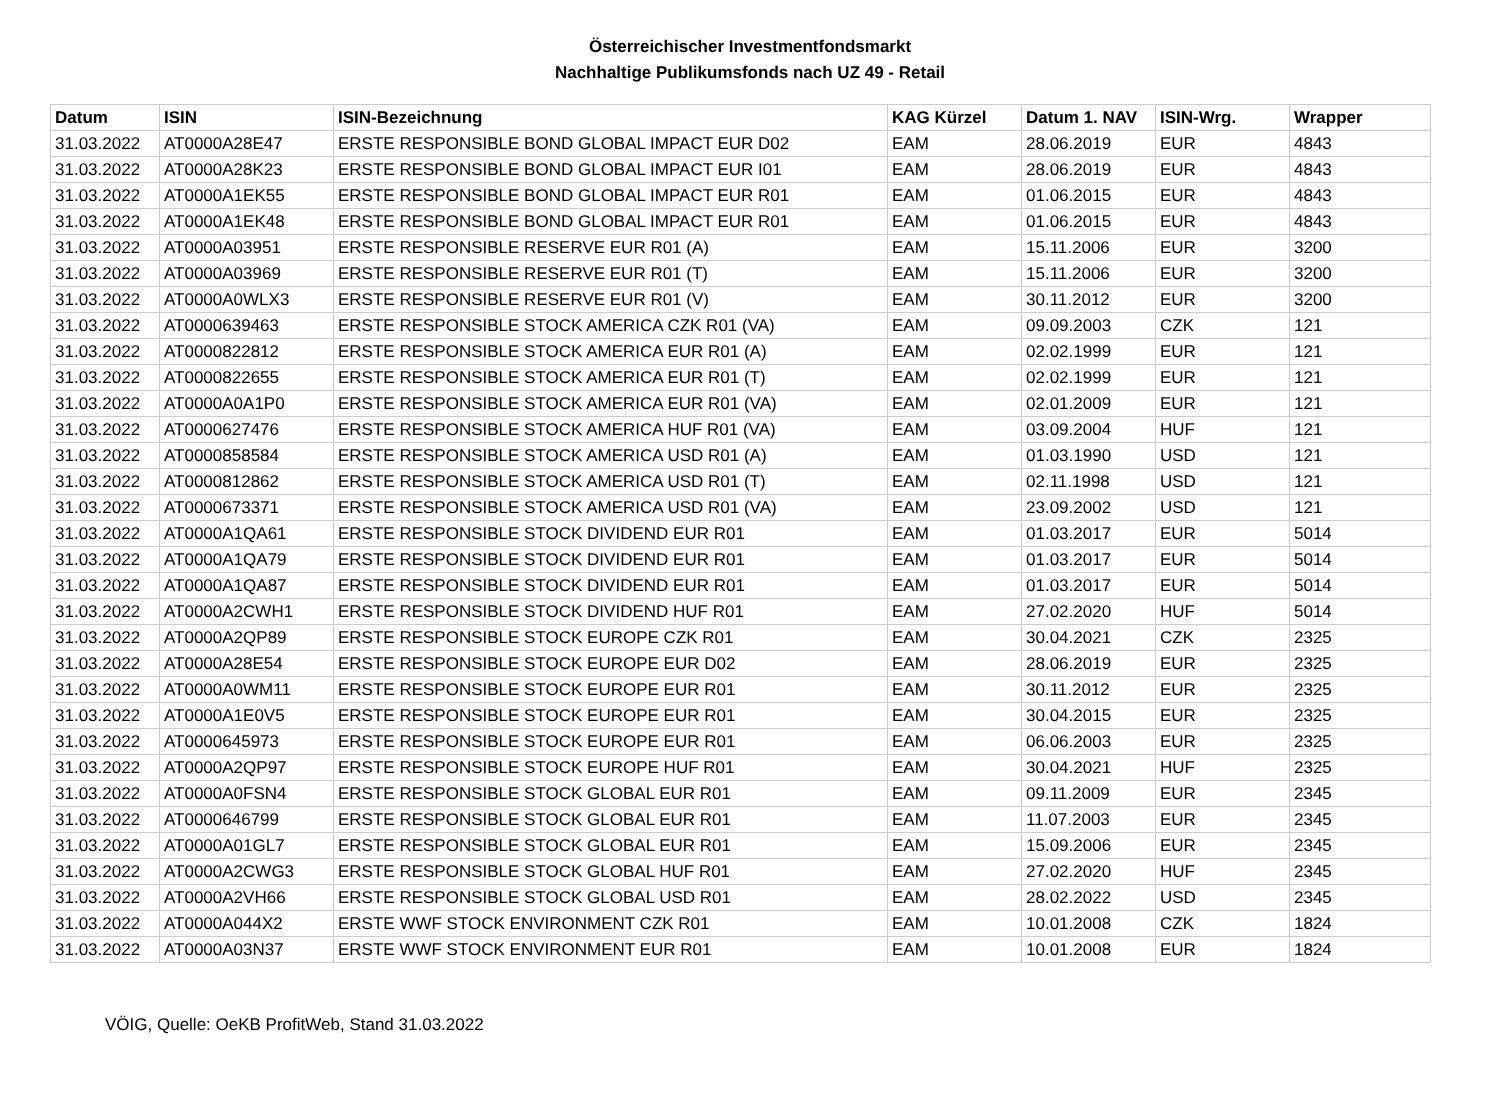Österreichischer Investmentfondsmarkt
Nachhaltige Publikumsfonds nach UZ 49 - Retail
| Datum | ISIN | ISIN-Bezeichnung | KAG Kürzel | Datum 1. NAV | ISIN-Wrg. | Wrapper |
| --- | --- | --- | --- | --- | --- | --- |
| 31.03.2022 | AT0000A28E47 | ERSTE RESPONSIBLE BOND GLOBAL IMPACT EUR D02 | EAM | 28.06.2019 | EUR | 4843 |
| 31.03.2022 | AT0000A28K23 | ERSTE RESPONSIBLE BOND GLOBAL IMPACT EUR I01 | EAM | 28.06.2019 | EUR | 4843 |
| 31.03.2022 | AT0000A1EK55 | ERSTE RESPONSIBLE BOND GLOBAL IMPACT EUR R01 | EAM | 01.06.2015 | EUR | 4843 |
| 31.03.2022 | AT0000A1EK48 | ERSTE RESPONSIBLE BOND GLOBAL IMPACT EUR R01 | EAM | 01.06.2015 | EUR | 4843 |
| 31.03.2022 | AT0000A03951 | ERSTE RESPONSIBLE RESERVE EUR R01 (A) | EAM | 15.11.2006 | EUR | 3200 |
| 31.03.2022 | AT0000A03969 | ERSTE RESPONSIBLE RESERVE EUR R01 (T) | EAM | 15.11.2006 | EUR | 3200 |
| 31.03.2022 | AT0000A0WLX3 | ERSTE RESPONSIBLE RESERVE EUR R01 (V) | EAM | 30.11.2012 | EUR | 3200 |
| 31.03.2022 | AT0000639463 | ERSTE RESPONSIBLE STOCK AMERICA CZK R01 (VA) | EAM | 09.09.2003 | CZK | 121 |
| 31.03.2022 | AT0000822812 | ERSTE RESPONSIBLE STOCK AMERICA EUR R01 (A) | EAM | 02.02.1999 | EUR | 121 |
| 31.03.2022 | AT0000822655 | ERSTE RESPONSIBLE STOCK AMERICA EUR R01 (T) | EAM | 02.02.1999 | EUR | 121 |
| 31.03.2022 | AT0000A0A1P0 | ERSTE RESPONSIBLE STOCK AMERICA EUR R01 (VA) | EAM | 02.01.2009 | EUR | 121 |
| 31.03.2022 | AT0000627476 | ERSTE RESPONSIBLE STOCK AMERICA HUF R01 (VA) | EAM | 03.09.2004 | HUF | 121 |
| 31.03.2022 | AT0000858584 | ERSTE RESPONSIBLE STOCK AMERICA USD R01 (A) | EAM | 01.03.1990 | USD | 121 |
| 31.03.2022 | AT0000812862 | ERSTE RESPONSIBLE STOCK AMERICA USD R01 (T) | EAM | 02.11.1998 | USD | 121 |
| 31.03.2022 | AT0000673371 | ERSTE RESPONSIBLE STOCK AMERICA USD R01 (VA) | EAM | 23.09.2002 | USD | 121 |
| 31.03.2022 | AT0000A1QA61 | ERSTE RESPONSIBLE STOCK DIVIDEND EUR R01 | EAM | 01.03.2017 | EUR | 5014 |
| 31.03.2022 | AT0000A1QA79 | ERSTE RESPONSIBLE STOCK DIVIDEND EUR R01 | EAM | 01.03.2017 | EUR | 5014 |
| 31.03.2022 | AT0000A1QA87 | ERSTE RESPONSIBLE STOCK DIVIDEND EUR R01 | EAM | 01.03.2017 | EUR | 5014 |
| 31.03.2022 | AT0000A2CWH1 | ERSTE RESPONSIBLE STOCK DIVIDEND HUF R01 | EAM | 27.02.2020 | HUF | 5014 |
| 31.03.2022 | AT0000A2QP89 | ERSTE RESPONSIBLE STOCK EUROPE CZK R01 | EAM | 30.04.2021 | CZK | 2325 |
| 31.03.2022 | AT0000A28E54 | ERSTE RESPONSIBLE STOCK EUROPE EUR D02 | EAM | 28.06.2019 | EUR | 2325 |
| 31.03.2022 | AT0000A0WM11 | ERSTE RESPONSIBLE STOCK EUROPE EUR R01 | EAM | 30.11.2012 | EUR | 2325 |
| 31.03.2022 | AT0000A1E0V5 | ERSTE RESPONSIBLE STOCK EUROPE EUR R01 | EAM | 30.04.2015 | EUR | 2325 |
| 31.03.2022 | AT0000645973 | ERSTE RESPONSIBLE STOCK EUROPE EUR R01 | EAM | 06.06.2003 | EUR | 2325 |
| 31.03.2022 | AT0000A2QP97 | ERSTE RESPONSIBLE STOCK EUROPE HUF R01 | EAM | 30.04.2021 | HUF | 2325 |
| 31.03.2022 | AT0000A0FSN4 | ERSTE RESPONSIBLE STOCK GLOBAL EUR R01 | EAM | 09.11.2009 | EUR | 2345 |
| 31.03.2022 | AT0000646799 | ERSTE RESPONSIBLE STOCK GLOBAL EUR R01 | EAM | 11.07.2003 | EUR | 2345 |
| 31.03.2022 | AT0000A01GL7 | ERSTE RESPONSIBLE STOCK GLOBAL EUR R01 | EAM | 15.09.2006 | EUR | 2345 |
| 31.03.2022 | AT0000A2CWG3 | ERSTE RESPONSIBLE STOCK GLOBAL HUF R01 | EAM | 27.02.2020 | HUF | 2345 |
| 31.03.2022 | AT0000A2VH66 | ERSTE RESPONSIBLE STOCK GLOBAL USD R01 | EAM | 28.02.2022 | USD | 2345 |
| 31.03.2022 | AT0000A044X2 | ERSTE WWF STOCK ENVIRONMENT CZK R01 | EAM | 10.01.2008 | CZK | 1824 |
| 31.03.2022 | AT0000A03N37 | ERSTE WWF STOCK ENVIRONMENT EUR R01 | EAM | 10.01.2008 | EUR | 1824 |
VÖIG, Quelle: OeKB ProfitWeb, Stand 31.03.2022